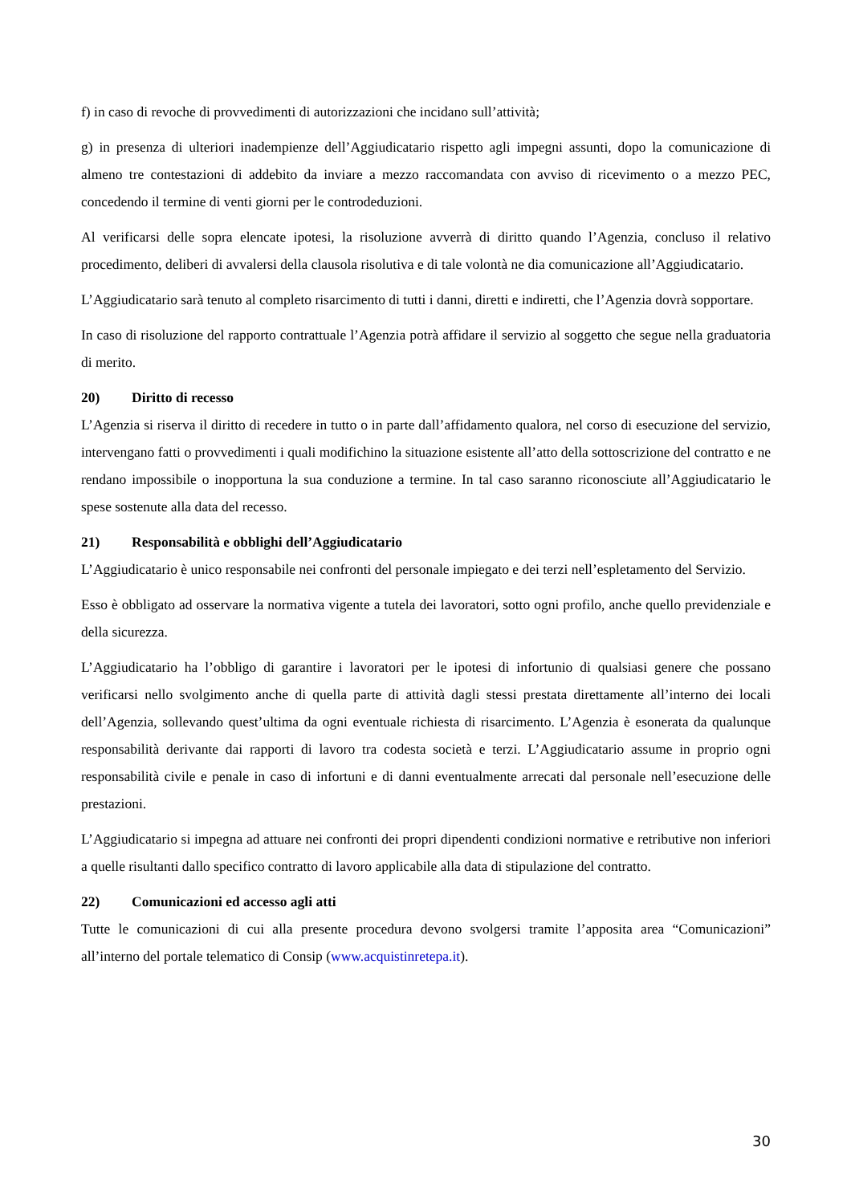f) in caso di revoche di provvedimenti di autorizzazioni che incidano sull’attività;
g) in presenza di ulteriori inadempienze dell’Aggiudicatario rispetto agli impegni assunti, dopo la comunicazione di almeno tre contestazioni di addebito da inviare a mezzo raccomandata con avviso di ricevimento o a mezzo PEC, concedendo il termine di venti giorni per le controdeduzioni.
Al verificarsi delle sopra elencate ipotesi, la risoluzione avverrà di diritto quando l’Agenzia, concluso il relativo procedimento, deliberi di avvalersi della clausola risolutiva e di tale volontà ne dia comunicazione all’Aggiudicatario.
L’Aggiudicatario sarà tenuto al completo risarcimento di tutti i danni, diretti e indiretti, che l’Agenzia dovrà sopportare.
In caso di risoluzione del rapporto contrattuale l’Agenzia potrà affidare il servizio al soggetto che segue nella graduatoria di merito.
20) Diritto di recesso
L’Agenzia si riserva il diritto di recedere in tutto o in parte dall’affidamento qualora, nel corso di esecuzione del servizio, intervengano fatti o provvedimenti i quali modifichino la situazione esistente all’atto della sottoscrizione del contratto e ne rendano impossibile o inopportuna la sua conduzione a termine. In tal caso saranno riconosciute all’Aggiudicatario le spese sostenute alla data del recesso.
21) Responsabilità e obblighi dell’Aggiudicatario
L’Aggiudicatario è unico responsabile nei confronti del personale impiegato e dei terzi nell’espletamento del Servizio.
Esso è obbligato ad osservare la normativa vigente a tutela dei lavoratori, sotto ogni profilo, anche quello previdenziale e della sicurezza.
L’Aggiudicatario ha l’obbligo di garantire i lavoratori per le ipotesi di infortunio di qualsiasi genere che possano verificarsi nello svolgimento anche di quella parte di attività dagli stessi prestata direttamente all’interno dei locali dell’Agenzia, sollevando quest’ultima da ogni eventuale richiesta di risarcimento. L’Agenzia è esonerata da qualunque responsabilità derivante dai rapporti di lavoro tra codesta società e terzi. L’Aggiudicatario assume in proprio ogni responsabilità civile e penale in caso di infortuni e di danni eventualmente arrecati dal personale nell’esecuzione delle prestazioni.
L’Aggiudicatario si impegna ad attuare nei confronti dei propri dipendenti condizioni normative e retributive non inferiori a quelle risultanti dallo specifico contratto di lavoro applicabile alla data di stipulazione del contratto.
22) Comunicazioni ed accesso agli atti
Tutte le comunicazioni di cui alla presente procedura devono svolgersi tramite l’apposita area “Comunicazioni” all’interno del portale telematico di Consip (www.acquistinretepa.it).
30